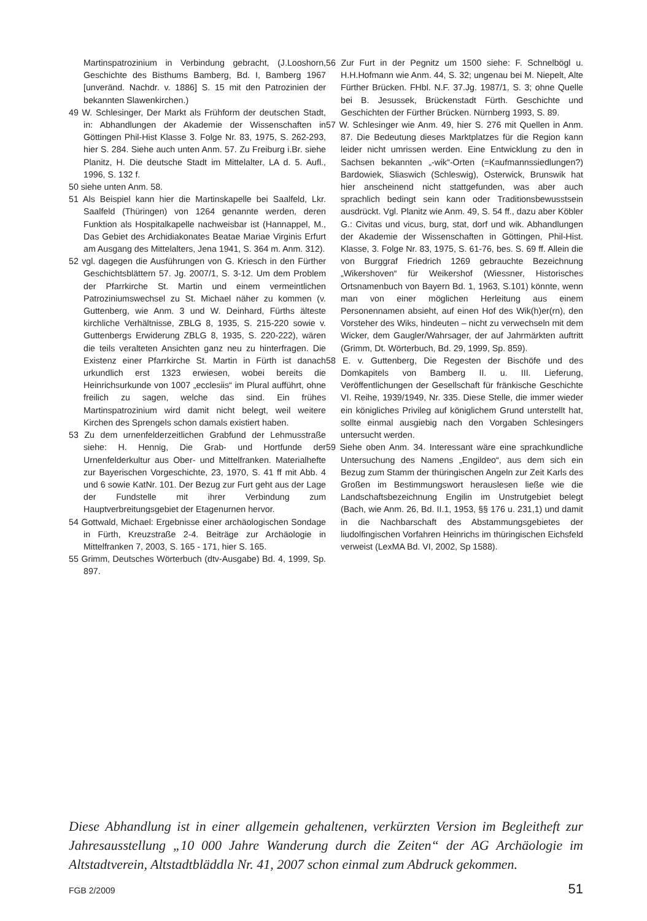Martinspatrozinium in Verbindung gebracht, (J.Looshorn, Geschichte des Bisthums Bamberg, Bd. I, Bamberg 1967 [unveränd. Nachdr. v. 1886] S. 15 mit den Patrozinien der bekannten Slawenkirchen.)
49 W. Schlesinger, Der Markt als Frühform der deutschen Stadt, in: Abhandlungen der Akademie der Wissenschaften in Göttingen Phil-Hist Klasse 3. Folge Nr. 83, 1975, S. 262-293, hier S. 284. Siehe auch unten Anm. 57. Zu Freiburg i.Br. siehe Planitz, H. Die deutsche Stadt im Mittelalter, LA d. 5. Aufl., 1996, S. 132 f.
50 siehe unten Anm. 58.
51 Als Beispiel kann hier die Martinskapelle bei Saalfeld, Lkr. Saalfeld (Thüringen) von 1264 genannte werden, deren Funktion als Hospitalkapelle nachweisbar ist (Hannappel, M., Das Gebiet des Archidiakonates Beatae Mariae Virginis Erfurt am Ausgang des Mittelalters, Jena 1941, S. 364 m. Anm. 312).
52 vgl. dagegen die Ausführungen von G. Kriesch in den Fürther Geschichtsblättern 57. Jg. 2007/1, S. 3-12. Um dem Problem der Pfarrkirche St. Martin und einem vermeintlichen Patroziniumswechsel zu St. Michael näher zu kommen (v. Guttenberg, wie Anm. 3 und W. Deinhard, Fürths älteste kirchliche Verhältnisse, ZBLG 8, 1935, S. 215-220 sowie v. Guttenbergs Erwiderung ZBLG 8, 1935, S. 220-222), wären die teils veralteten Ansichten ganz neu zu hinterfragen. Die Existenz einer Pfarrkirche St. Martin in Fürth ist danach urkundlich erst 1323 erwiesen, wobei bereits die Heinrichsurkunde von 1007 „ecclesiis“ im Plural aufführt, ohne freilich zu sagen, welche das sind. Ein frühes Martinspatrozinium wird damit nicht belegt, weil weitere Kirchen des Sprengels schon damals existiert haben.
53 Zu dem urnenfelderzeitlichen Grabfund der Lehmusstraße siehe: H. Hennig, Die Grab- und Hortfunde der Urnenfelderkultur aus Ober- und Mittelfranken. Materialhefte zur Bayerischen Vorgeschichte, 23, 1970, S. 41 ff mit Abb. 4 und 6 sowie KatNr. 101. Der Bezug zur Furt geht aus der Lage der Fundstelle mit ihrer Verbindung zum Hauptverbreitungsgebiet der Etagenurnen hervor.
54 Gottwald, Michael: Ergebnisse einer archäologischen Sondage in Fürth, Kreuzstraße 2-4. Beiträge zur Archäologie in Mittelfranken 7, 2003, S. 165 - 171, hier S. 165.
55 Grimm, Deutsches Wörterbuch (dtv-Ausgabe) Bd. 4, 1999, Sp. 897.
56 Zur Furt in der Pegnitz um 1500 siehe: F. Schnelbögl u. H.H.Hofmann wie Anm. 44, S. 32; ungenau bei M. Niepelt, Alte Fürther Brücken. FHbl. N.F. 37.Jg. 1987/1, S. 3; ohne Quelle bei B. Jesussek, Brückenstadt Fürth. Geschichte und Geschichten der Fürther Brücken. Nürnberg 1993, S. 89.
57 W. Schlesinger wie Anm. 49, hier S. 276 mit Quellen in Anm. 87. Die Bedeutung dieses Marktplatzes für die Region kann leider nicht umrissen werden. Eine Entwicklung zu den in Sachsen bekannten „-wik“-Orten (=Kaufmannssiedlungen?) Bardowiek, Sliaswich (Schleswig), Osterwick, Brunswik hat hier anscheinend nicht stattgefunden, was aber auch sprachlich bedingt sein kann oder Traditionsbewusstsein ausdrückt. Vgl. Planitz wie Anm. 49, S. 54 ff., dazu aber Köbler G.: Civitas und vicus, burg, stat, dorf und wik. Abhandlungen der Akademie der Wissenschaften in Göttingen, Phil-Hist. Klasse, 3. Folge Nr. 83, 1975, S. 61-76, bes. S. 69 ff. Allein die von Burggraf Friedrich 1269 gebrauchte Bezeichnung „Wikershoven“ für Weikershof (Wiessner, Historisches Ortsnamenbuch von Bayern Bd. 1, 1963, S.101) könnte, wenn man von einer möglichen Herleitung aus einem Personennamen absieht, auf einen Hof des Wik(h)er(rn), den Vorsteher des Wiks, hindeuten – nicht zu verwechseln mit dem Wicker, dem Gaugler/Wahrsager, der auf Jahrmärkten auftritt (Grimm, Dt. Wörterbuch, Bd. 29, 1999, Sp. 859).
58 E. v. Guttenberg, Die Regesten der Bischöfe und des Domkapitels von Bamberg II. u. III. Lieferung, Veröffentlichungen der Gesellschaft für fränkische Geschichte VI. Reihe, 1939/1949, Nr. 335. Diese Stelle, die immer wieder ein königliches Privileg auf königlichem Grund unterstellt hat, sollte einmal ausgiebig nach den Vorgaben Schlesingers untersucht werden.
59 Siehe oben Anm. 34. Interessant wäre eine sprachkundliche Untersuchung des Namens „Engildeo“, aus dem sich ein Bezug zum Stamm der thüringischen Angeln zur Zeit Karls des Großen im Bestimmungswort herauslesen ließe wie die Landschaftsbezeichnung Engilin im Unstrutgebiet belegt (Bach, wie Anm. 26, Bd. II.1, 1953, §§ 176 u. 231,1) und damit in die Nachbarschaft des Abstammungsgebietes der liudolfingischen Vorfahren Heinrichs im thüringischen Eichsfeld verweist (LexMA Bd. VI, 2002, Sp 1588).
Diese Abhandlung ist in einer allgemein gehaltenen, verkürzten Version im Begleitheft zur Jahresausstellung „10 000 Jahre Wanderung durch die Zeiten“ der AG Archäologie im Altstadtverein, Altstadtbläddla Nr. 41, 2007 schon einmal zum Abdruck gekommen.
FGB 2/2009 51